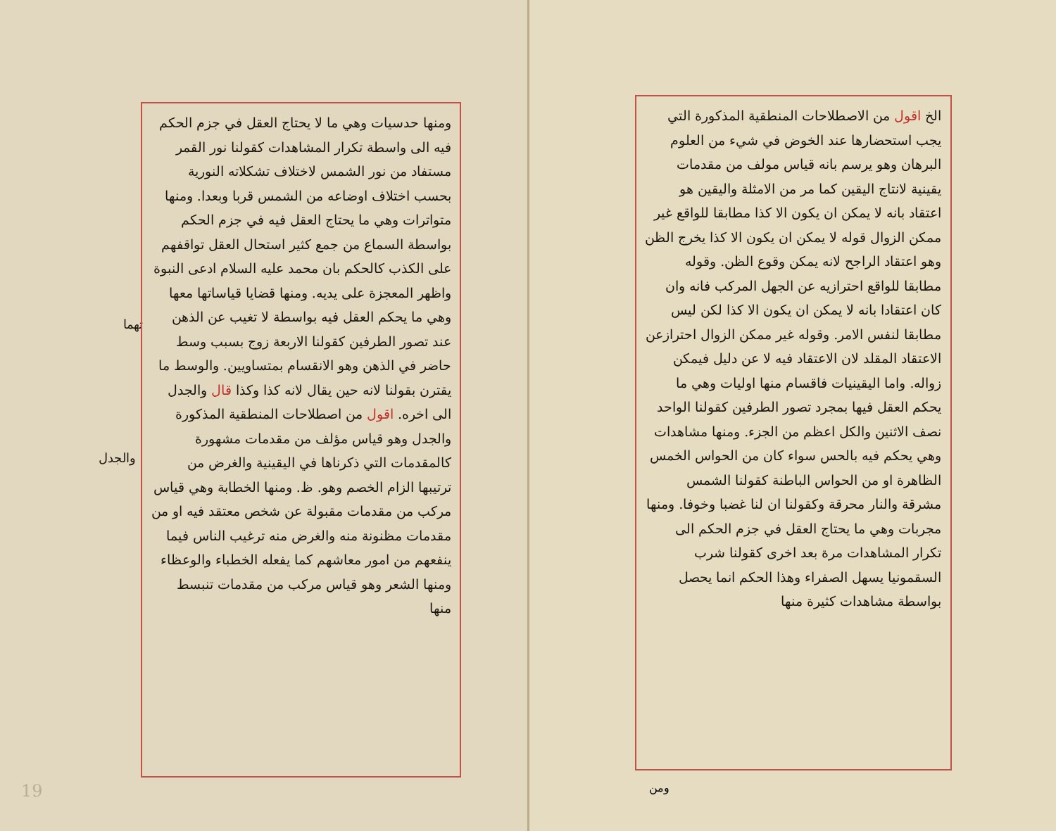الخ اقول من الاصطلاحات المنطقية المذكورة التي يجب استحضارها عند الخوض في شيء من العلوم البرهان وهو يرسم بانه قياس مولف من مقدمات يقينية لانتاج اليقين كما مر من الامثلة واليقين هو اعتقاد بانه لا يمكن ان يكون الا كذا مطابقا للواقع غير ممكن الزوال قوله لا يمكن ان يكون الا كذا يخرج الظن وهو اعتقاد الراجح لانه يمكن وقوع الظن. وقوله مطابقا للواقع احترازيه عن الجهل المركب فانه وان كان اعتقادا بانه لا يمكن ان يكون الا كذا لكن ليس مطابقا لنفس الامر. وقوله غير ممكن الزوال احترازعن الاعتقاد المقلد لان الاعتقاد فيه لا عن دليل فيمكن زواله. واما اليقينيات فاقسام منها اوليات وهي ما يحكم العقل فيها بمجرد تصور الطرفين كقولنا الواحد نصف الاثنين والكل اعظم من الجزء. ومنها مشاهدات وهي يحكم فيه بالحس سواء كان من الحواس الخمس الظاهرة او من الحواس الباطنة كقولنا الشمس مشرقة والنار محرقة وكقولنا ان لنا غضبا وخوفا. ومنها مجربات وهي ما يحتاج العقل في جزم الحكم الى تكرار المشاهدات مرة بعد اخرى كقولنا شرب السقمونيا يسهل الصفراء وهذا الحكم انما يحصل بواسطة مشاهدات كثيرة منها
ومن
تهما
والجدل
ومنها حدسيات وهي ما لا يحتاج العقل في جزم الحكم فيه الى واسطة تكرار المشاهدات كقولنا نور القمر مستفاد من نور الشمس لاختلاف تشكلاته النورية بحسب اختلاف اوضاعه من الشمس قربا وبعدا. ومنها متواترات وهي ما يحتاج العقل فيه في جزم الحكم بواسطة السماع من جمع كثير استحال العقل تواقفهم على الكذب كالحكم بان محمد عليه السلام ادعى النبوة واظهر المعجزة على يديه. ومنها قضايا قياساتها معها وهي ما يحكم العقل فيه بواسطة لا تغيب عن الذهن عند تصور الطرفين كقولنا الاربعة زوج بسبب وسط حاضر في الذهن وهو الانقسام بمتساويين. والوسط ما يقترن بقولنا لانه حين يقال لانه كذا وكذا قال والجدل الى اخره. اقول من اصطلاحات المنطقية المذكورة والجدل وهو قياس مؤلف من مقدمات مشهورة كالمقدمات التي ذكرناها في اليقينية والغرض من ترتيبها الزام الخصم وهو. ظ. ومنها الخطابة وهي قياس مركب من مقدمات مقبولة عن شخص معتقد فيه او من مقدمات مظنونة منه والغرض منه ترغيب الناس فيما ينفعهم من امور معاشهم كما يفعله الخطباء والوعظاء ومنها الشعر وهو قياس مركب من مقدمات تنبسط منها
19